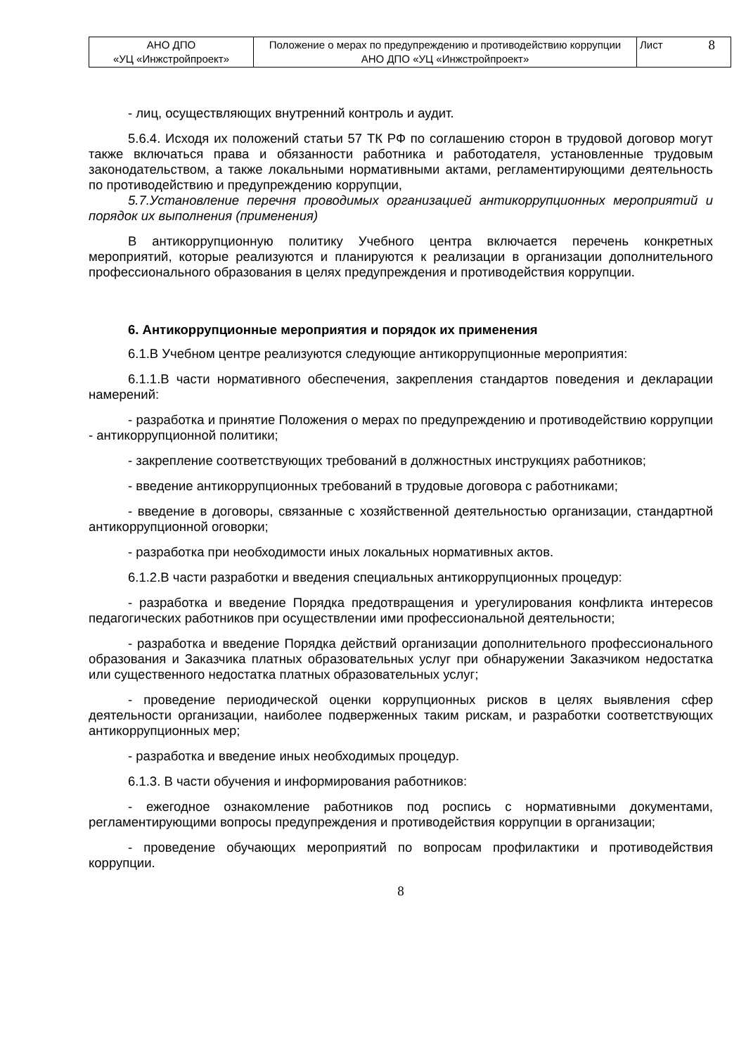| АНО ДПО «УЦ «Инжстройпроект» | Положение о мерах по предупреждению и противодействию коррупции АНО ДПО «УЦ «Инжстройпроект» | Лист 8 |
- лиц, осуществляющих внутренний контроль и аудит.
5.6.4. Исходя их положений статьи 57 ТК РФ по соглашению сторон в трудовой договор могут также включаться права и обязанности работника и работодателя, установленные трудовым законодательством, а также локальными нормативными актами, регламентирующими деятельность по противодействию и предупреждению коррупции,
5.7.Установление перечня проводимых организацией антикоррупционных мероприятий и порядок их выполнения (применения)
В антикоррупционную политику Учебного центра включается перечень конкретных мероприятий, которые реализуются и планируются к реализации в организации дополнительного профессионального образования в целях предупреждения и противодействия коррупции.
6. Антикоррупционные мероприятия и порядок их применения
6.1.В Учебном центре реализуются следующие антикоррупционные мероприятия:
6.1.1.В части нормативного обеспечения, закрепления стандартов поведения и декларации намерений:
- разработка и принятие Положения о мерах по предупреждению и противодействию коррупции - антикоррупционной политики;
- закрепление соответствующих требований в должностных инструкциях работников;
- введение антикоррупционных требований в трудовые договора с работниками;
- введение в договоры, связанные с хозяйственной деятельностью организации, стандартной антикоррупционной оговорки;
- разработка при необходимости иных локальных нормативных актов.
6.1.2.В части разработки и введения специальных антикоррупционных процедур:
- разработка и введение Порядка предотвращения и урегулирования конфликта интересов педагогических работников при осуществлении ими профессиональной деятельности;
- разработка и введение Порядка действий организации дополнительного профессионального образования и Заказчика платных образовательных услуг при обнаружении Заказчиком недостатка или существенного недостатка платных образовательных услуг;
- проведение периодической оценки коррупционных рисков в целях выявления сфер деятельности организации, наиболее подверженных таким рискам, и разработки соответствующих антикоррупционных мер;
- разработка и введение иных необходимых процедур.
6.1.3. В части обучения и информирования работников:
- ежегодное ознакомление работников под роспись с нормативными документами, регламентирующими вопросы предупреждения и противодействия коррупции в организации;
- проведение обучающих мероприятий по вопросам профилактики и противодействия коррупции.
8